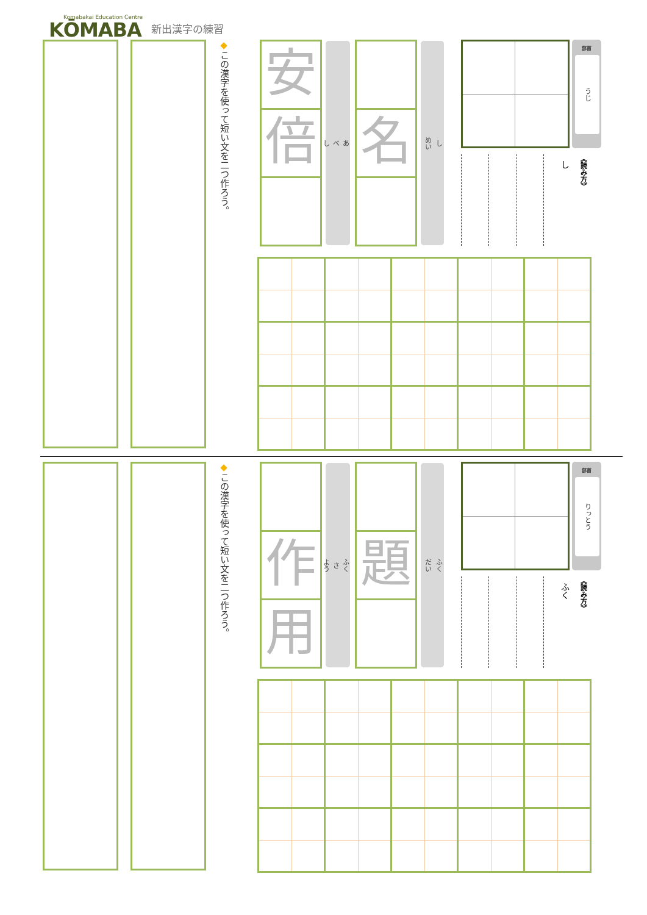Komabakai Education Centre
KŌMABA
新出漢字の練習
◆この漢字を使って短い文を二つ作ろう。
安
倍
あ
べ
し
名
し
めい
部首
うじ
し
《読み方》
◆この漢字を使って短い文を二つ作ろう。
作
用
ふく
さ
よう
題
ふく
だい
部首
りっとう
ふく
《読み方》